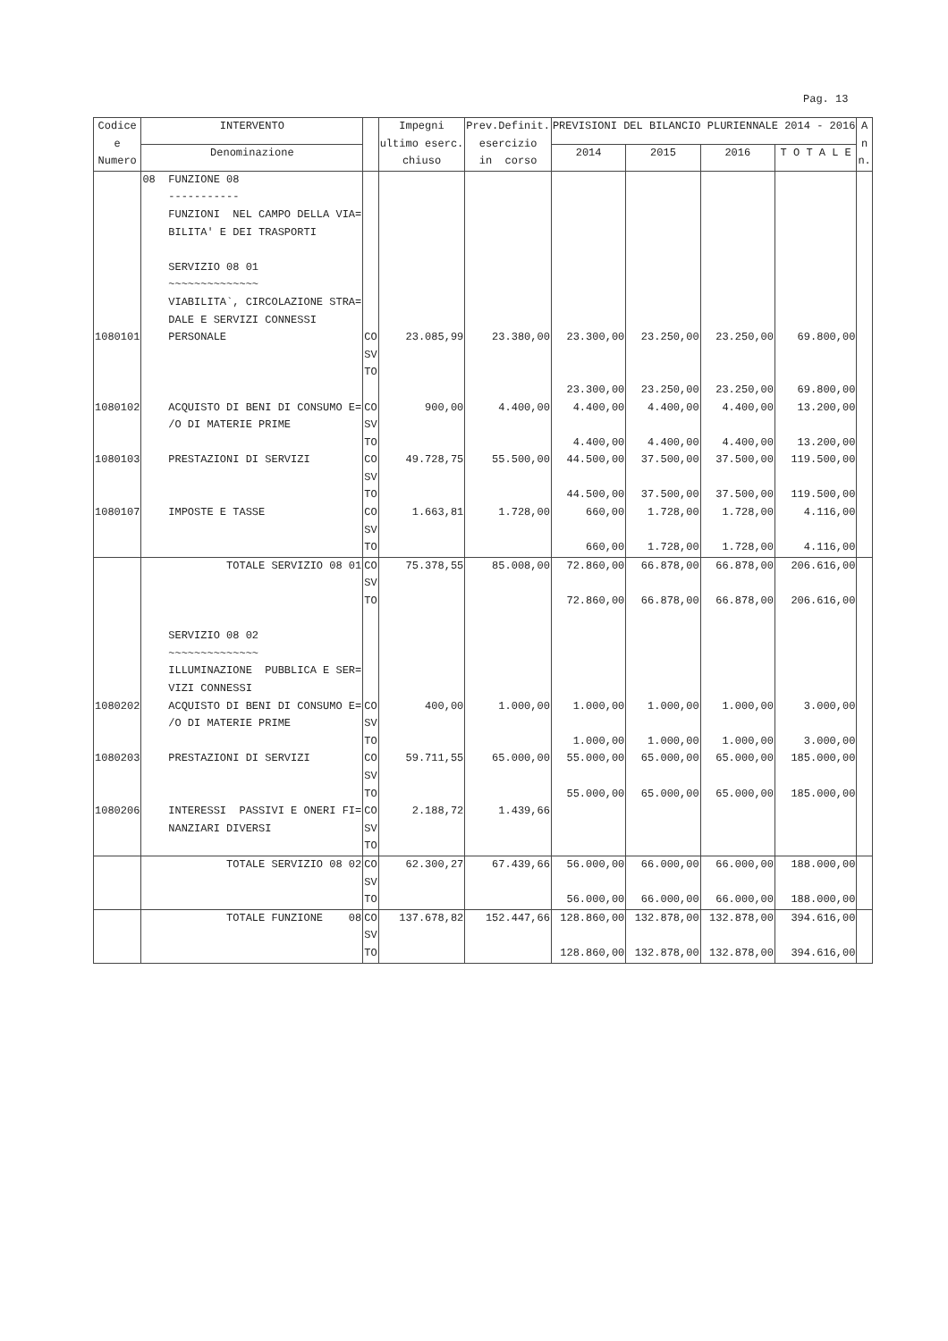Pag. 13
| Codice e Numero | INTERVENTO | | Impegni ultimo eserc. chiuso | Prev.Definit. esercizio in corso | PREVISIONI DEL BILANCIO PLURIENNALE 2014 - 2016 | | | | A n n. |
| --- | --- | --- | --- | --- | --- | --- | --- | --- | --- |
| | Denominazione | | | | 2014 | 2015 | 2016 | T O T A L E | |
| | 08 FUNZIONE 08 ----------- FUNZIONI NEL CAMPO DELLA VIA= BILITA' E DEI TRASPORTI SERVIZIO 08 01 ~~~~~~~~~~~~~~ VIABILITA`, CIRCOLAZIONE STRA= DALE E SERVIZI CONNESSI | | | | | | | | |
| 1080101 | PERSONALE | CO SV TO | 23.085,99 | 23.380,00 | 23.300,00 23.300,00 | 23.250,00 23.250,00 | 23.250,00 23.250,00 | 69.800,00 69.800,00 | |
| 1080102 | ACQUISTO DI BENI DI CONSUMO E= /O DI MATERIE PRIME | CO SV TO | 900,00 | 4.400,00 | 4.400,00 4.400,00 | 4.400,00 4.400,00 | 4.400,00 4.400,00 | 13.200,00 13.200,00 | |
| 1080103 | PRESTAZIONI DI SERVIZI | CO SV TO | 49.728,75 | 55.500,00 | 44.500,00 44.500,00 | 37.500,00 37.500,00 | 37.500,00 37.500,00 | 119.500,00 119.500,00 | |
| 1080107 | IMPOSTE E TASSE | CO SV TO | 1.663,81 | 1.728,00 | 660,00 660,00 | 1.728,00 1.728,00 | 1.728,00 1.728,00 | 4.116,00 4.116,00 | |
| | TOTALE SERVIZIO 08 01 | CO SV TO | 75.378,55 | 85.008,00 | 72.860,00 72.860,00 | 66.878,00 66.878,00 | 66.878,00 66.878,00 | 206.616,00 206.616,00 | |
| | SERVIZIO 08 02 ~~~~~~~~~~~~~~ ILLUMINAZIONE PUBBLICA E SER= VIZI CONNESSI | | | | | | | | |
| 1080202 | ACQUISTO DI BENI DI CONSUMO E= /O DI MATERIE PRIME | CO SV TO | 400,00 | 1.000,00 | 1.000,00 1.000,00 | 1.000,00 1.000,00 | 1.000,00 1.000,00 | 3.000,00 3.000,00 | |
| 1080203 | PRESTAZIONI DI SERVIZI | CO SV TO | 59.711,55 | 65.000,00 | 55.000,00 55.000,00 | 65.000,00 65.000,00 | 65.000,00 65.000,00 | 185.000,00 185.000,00 | |
| 1080206 | INTERESSI PASSIVI E ONERI FI= NANZIARI DIVERSI | CO SV TO | 2.188,72 | 1.439,66 | | | | | |
| | TOTALE SERVIZIO 08 02 | CO SV TO | 62.300,27 | 67.439,66 | 56.000,00 56.000,00 | 66.000,00 66.000,00 | 66.000,00 66.000,00 | 188.000,00 188.000,00 | |
| | TOTALE FUNZIONE 08 | CO SV TO | 137.678,82 | 152.447,66 | 128.860,00 128.860,00 | 132.878,00 132.878,00 | 132.878,00 132.878,00 | 394.616,00 394.616,00 | |